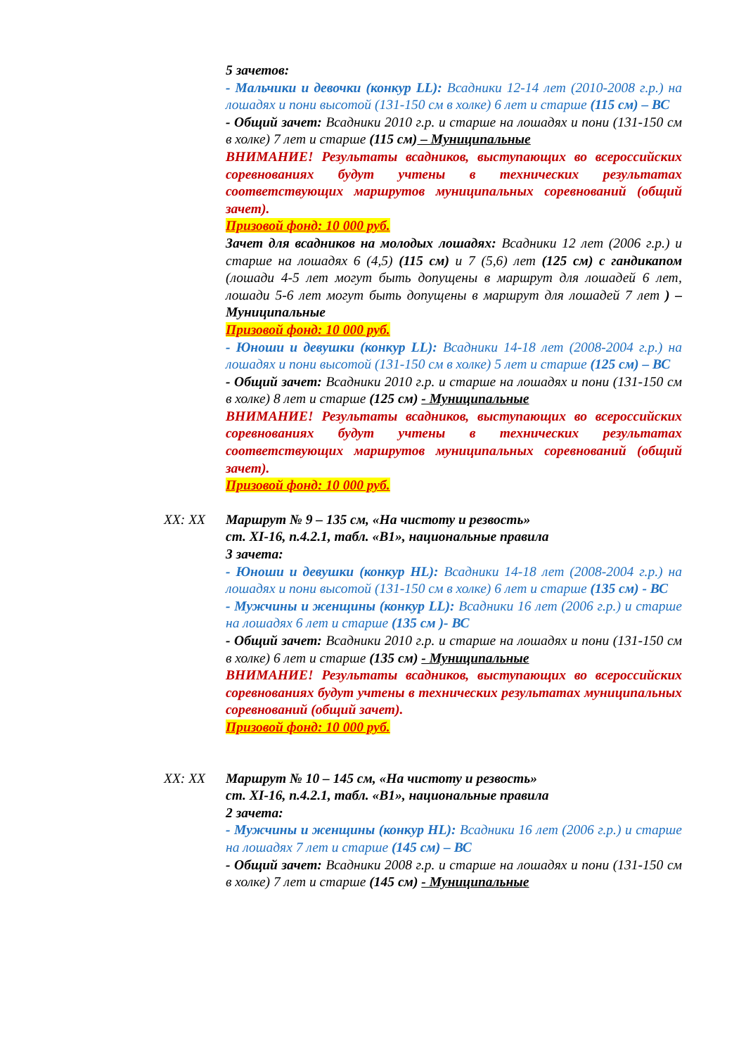5 зачетов:
- Мальчики и девочки (конкур LL): Всадники 12-14 лет (2010-2008 г.р.) на лошадях и пони высотой (131-150 см в холке) 6 лет и старше (115 см) – ВС
- Общий зачет: Всадники 2010 г.р. и старше на лошадях и пони (131-150 см в холке) 7 лет и старше (115 см) – Муниципальные
ВНИМАНИЕ! Результаты всадников, выступающих во всероссийских соревнованиях будут учтены в технических результатах соответствующих маршрутов муниципальных соревнований (общий зачет).
Призовой фонд: 10 000 руб.
Зачет для всадников на молодых лошадях: Всадники 12 лет (2006 г.р.) и старше на лошадях 6 (4,5) (115 см) и 7 (5,6) лет (125 см) с гандикапом (лошади 4-5 лет могут быть допущены в маршрут для лошадей 6 лет, лошади 5-6 лет могут быть допущены в маршрут для лошадей 7 лет ) – Муниципальные
Призовой фонд: 10 000 руб.
- Юноши и девушки (конкур LL): Всадники 14-18 лет (2008-2004 г.р.) на лошадях и пони высотой (131-150 см в холке) 5 лет и старше (125 см) – ВС
- Общий зачет: Всадники 2010 г.р. и старше на лошадях и пони (131-150 см в холке) 8 лет и старше (125 см) - Муниципальные
ВНИМАНИЕ! Результаты всадников, выступающих во всероссийских соревнованиях будут учтены в технических результатах соответствующих маршрутов муниципальных соревнований (общий зачет).
Призовой фонд: 10 000 руб.
XX: XX Маршрут № 9 – 135 см, «На чистоту и резвость»
ст. XI-16, п.4.2.1, табл. «В1», национальные правила
3 зачета:
- Юноши и девушки (конкур HL): Всадники 14-18 лет (2008-2004 г.р.) на лошадях и пони высотой (131-150 см в холке) 6 лет и старше (135 см) - ВС
- Мужчины и женщины (конкур LL): Всадники 16 лет (2006 г.р.) и старше на лошадях 6 лет и старше (135 см )- ВС
- Общий зачет: Всадники 2010 г.р. и старше на лошадях и пони (131-150 см в холке) 6 лет и старше (135 см) - Муниципальные
ВНИМАНИЕ! Результаты всадников, выступающих во всероссийских соревнованиях будут учтены в технических результатах муниципальных соревнований (общий зачет).
Призовой фонд: 10 000 руб.
XX: XX Маршрут № 10 – 145 см, «На чистоту и резвость»
ст. XI-16, п.4.2.1, табл. «В1», национальные правила
2 зачета:
- Мужчины и женщины (конкур HL): Всадники 16 лет (2006 г.р.) и старше на лошадях 7 лет и старше (145 см) – ВС
- Общий зачет: Всадники 2008 г.р. и старше на лошадях и пони (131-150 см в холке) 7 лет и старше (145 см) - Муниципальные